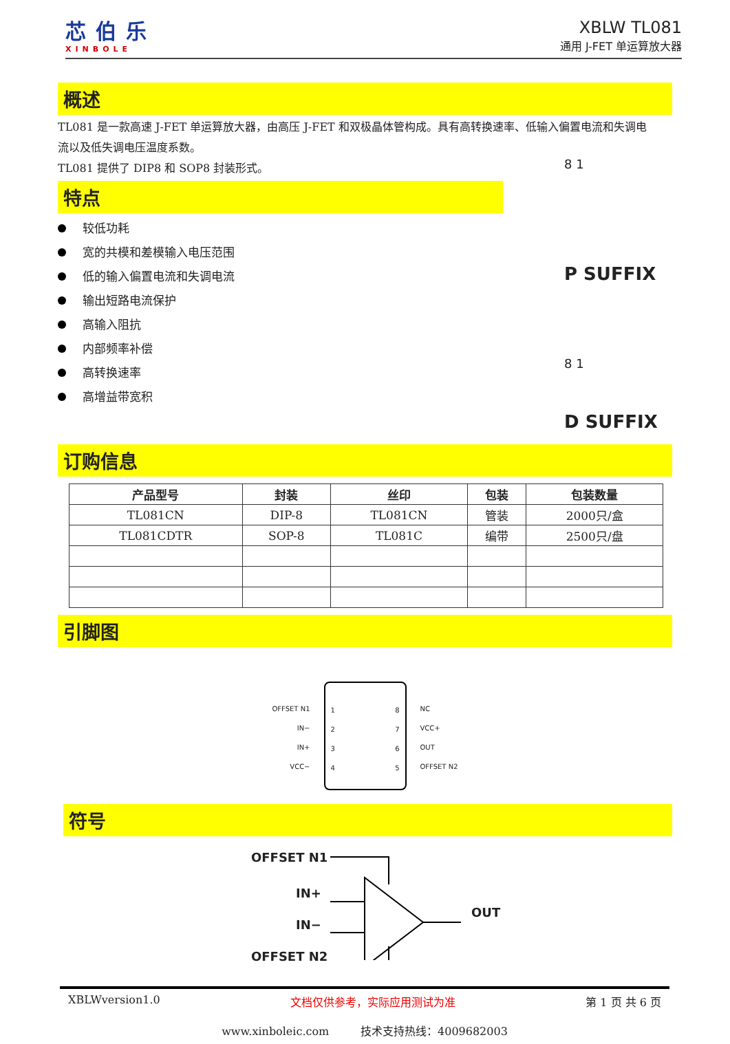芯伯乐
XINBOLE
XBLW TL081
通用 J-FET 单运算放大器
概述
TL081 是一款高速 J-FET 单运算放大器，由高压 J-FET 和双极晶体管构成。具有高转换速率、低输入偏置电流和失调电
流以及低失调电压温度系数。
TL081 提供了 DIP8 和 SOP8 封装形式。
特点
较低功耗
宽的共模和差模输入电压范围
低的输入偏置电流和失调电流
输出短路电流保护
高输入阻抗
内部频率补偿
高转换速率
高增益带宽积
8 1
P SUFFIX
8 1
D SUFFIX
订购信息
| 产品型号 | 封装 | 丝印 | 包装 | 包装数量 |
| --- | --- | --- | --- | --- |
| TL081CN | DIP-8 | TL081CN | 管装 | 2000只/盒 |
| TL081CDTR | SOP-8 | TL081C | 编带 | 2500只/盘 |
引脚图
OFFSET N1
IN−
IN+
VCC−
1
2
3
4 8
7
6
5
NC
VCC+
OUT
OFFSET N2
符号
OFFSET N1
IN+
OUT
IN−
OFFSET N2
XBLWversion1.0 文档仅供参考，实际应用测试为准 第 1 页 共 6 页
www.xinboleic.com 技术支持热线：4009682003